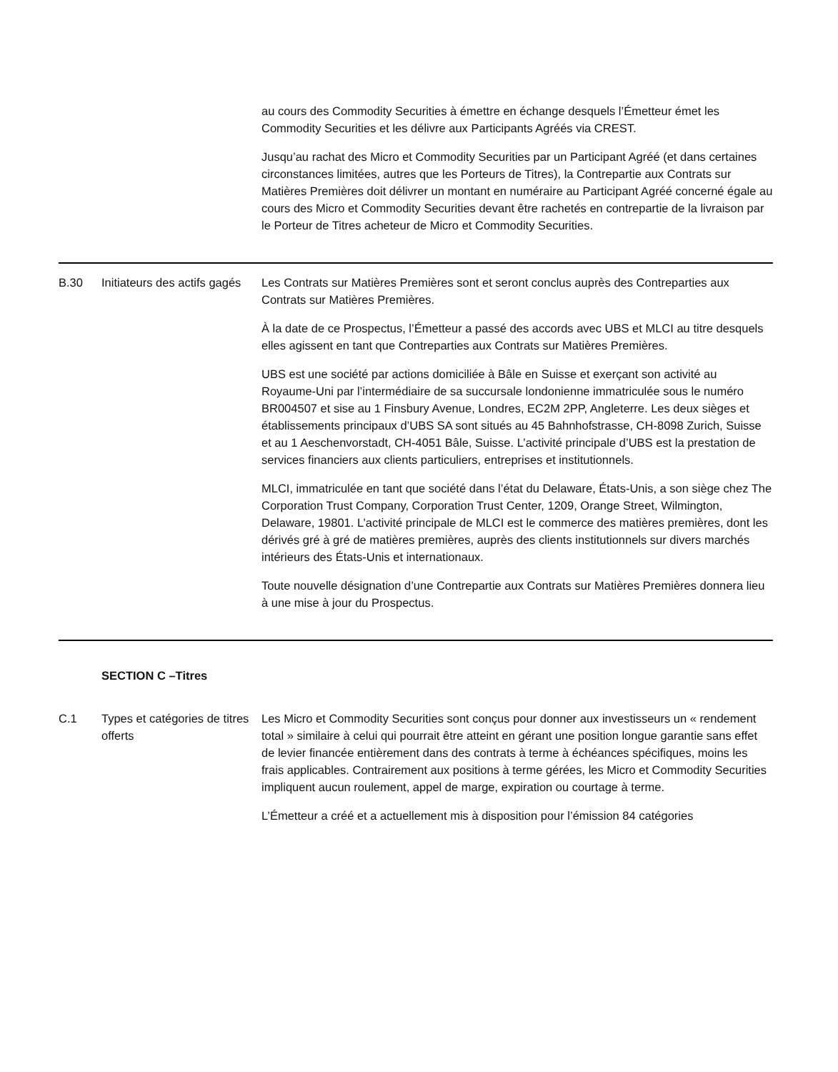| | | au cours des Commodity Securities à émettre en échange desquels l’Émetteur émet les Commodity Securities et les délivre aux Participants Agréés via CREST. Jusqu’au rachat des Micro et Commodity Securities par un Participant Agréé (et dans certaines circonstances limitées, autres que les Porteurs de Titres), la Contrepartie aux Contrats sur Matières Premières doit délivrer un montant en numéraire au Participant Agréé concerné égale au cours des Micro et Commodity Securities devant être rachetés en contrepartie de la livraison par le Porteur de Titres acheteur de Micro et Commodity Securities. |
| B.30 | Initiateurs des actifs gagés | Les Contrats sur Matières Premières sont et seront conclus auprès des Contreparties aux Contrats sur Matières Premières. À la date de ce Prospectus, l’Émetteur a passé des accords avec UBS et MLCI au titre desquels elles agissent en tant que Contreparties aux Contrats sur Matières Premières. UBS est une société par actions domiciliée à Bâle en Suisse et exerçant son activité au Royaume-Uni par l’intermédiaire de sa succursale londonienne immatriculée sous le numéro BR004507 et sise au 1 Finsbury Avenue, Londres, EC2M 2PP, Angleterre. Les deux sièges et établissements principaux d’UBS SA sont situés au 45 Bahnhofstrasse, CH-8098 Zurich, Suisse et au 1 Aeschenvorstadt, CH-4051 Bâle, Suisse. L’activité principale d’UBS est la prestation de services financiers aux clients particuliers, entreprises et institutionnels. MLCI, immatriculée en tant que société dans l’état du Delaware, États-Unis, a son siège chez The Corporation Trust Company, Corporation Trust Center, 1209, Orange Street, Wilmington, Delaware, 19801. L’activité principale de MLCI est le commerce des matières premières, dont les dérivés gré à gré de matières premières, auprès des clients institutionnels sur divers marchés intérieurs des États-Unis et internationaux. Toute nouvelle désignation d’une Contrepartie aux Contrats sur Matières Premières donnera lieu à une mise à jour du Prospectus. |
| | SECTION C –Titres | |
| C.1 | Types et catégories de titres offerts | Les Micro et Commodity Securities sont conçus pour donner aux investisseurs un « rendement total » similaire à celui qui pourrait être atteint en gérant une position longue garantie sans effet de levier financée entièrement dans des contrats à terme à échéances spécifiques, moins les frais applicables. Contrairement aux positions à terme gérées, les Micro et Commodity Securities impliquent aucun roulement, appel de marge, expiration ou courtage à terme. L’Émetteur a créé et a actuellement mis à disposition pour l’émission 84 catégories |